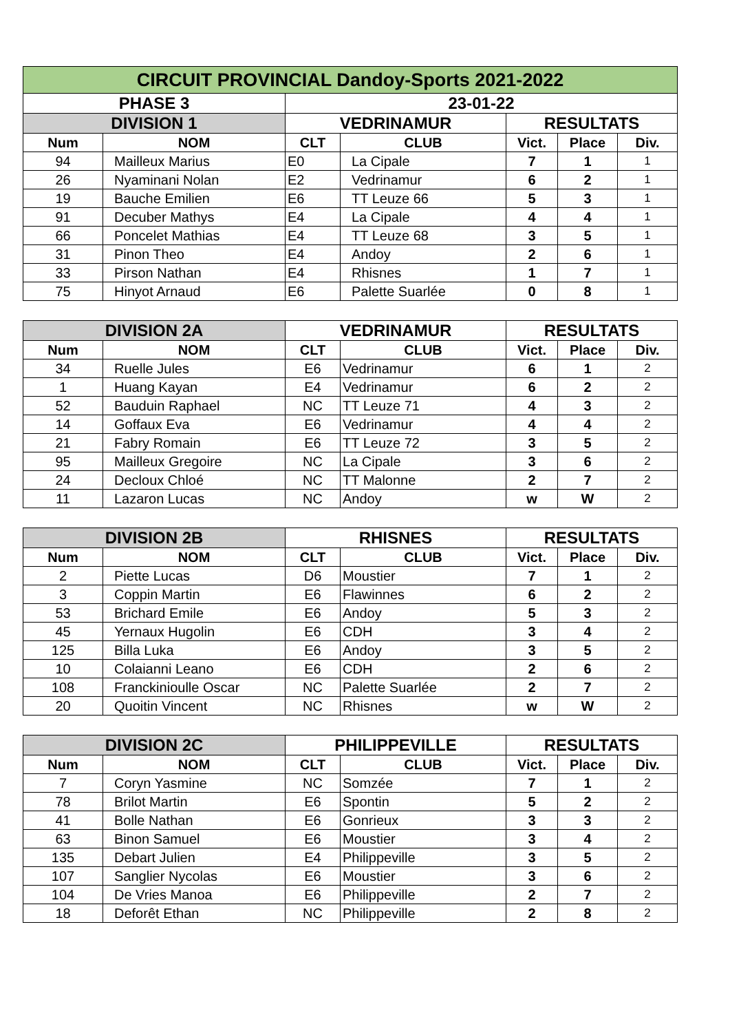| CIRCUIT PROVINCIAL Dandoy-Sports 2021-2022 | | | | | | |
| --- | --- | --- | --- | --- | --- | --- |
| PHASE 3 | | 23-01-22 | | | | |
| DIVISION 1 | | VEDRINAMUR | | RESULTATS | | |
| Num | NOM | CLT | CLUB | Vict. | Place | Div. |
| 94 | Mailleux Marius | E0 | La Cipale | 7 | 1 | 1 |
| 26 | Nyaminani Nolan | E2 | Vedrinamur | 6 | 2 | 1 |
| 19 | Bauche Emilien | E6 | TT Leuze 66 | 5 | 3 | 1 |
| 91 | Decuber Mathys | E4 | La Cipale | 4 | 4 | 1 |
| 66 | Poncelet Mathias | E4 | TT Leuze 68 | 3 | 5 | 1 |
| 31 | Pinon Theo | E4 | Andoy | 2 | 6 | 1 |
| 33 | Pirson Nathan | E4 | Rhisnes | 1 | 7 | 1 |
| 75 | Hinyot Arnaud | E6 | Palette Suarlée | 0 | 8 | 1 |
| DIVISION 2A | | VEDRINAMUR | | RESULTATS | | |
| --- | --- | --- | --- | --- | --- | --- |
| Num | NOM | CLT | CLUB | Vict. | Place | Div. |
| 34 | Ruelle Jules | E6 | Vedrinamur | 6 | 1 | 2 |
| 1 | Huang Kayan | E4 | Vedrinamur | 6 | 2 | 2 |
| 52 | Bauduin Raphael | NC | TT Leuze 71 | 4 | 3 | 2 |
| 14 | Goffaux Eva | E6 | Vedrinamur | 4 | 4 | 2 |
| 21 | Fabry Romain | E6 | TT Leuze 72 | 3 | 5 | 2 |
| 95 | Mailleux Gregoire | NC | La Cipale | 3 | 6 | 2 |
| 24 | Decloux Chloé | NC | TT Malonne | 2 | 7 | 2 |
| 11 | Lazaron Lucas | NC | Andoy | w | W | 2 |
| DIVISION 2B | | RHISNES | | RESULTATS | | |
| --- | --- | --- | --- | --- | --- | --- |
| Num | NOM | CLT | CLUB | Vict. | Place | Div. |
| 2 | Piette Lucas | D6 | Moustier | 7 | 1 | 2 |
| 3 | Coppin Martin | E6 | Flawinnes | 6 | 2 | 2 |
| 53 | Brichard Emile | E6 | Andoy | 5 | 3 | 2 |
| 45 | Yernaux Hugolin | E6 | CDH | 3 | 4 | 2 |
| 125 | Billa Luka | E6 | Andoy | 3 | 5 | 2 |
| 10 | Colaianni Leano | E6 | CDH | 2 | 6 | 2 |
| 108 | Franckinioulle Oscar | NC | Palette Suarlée | 2 | 7 | 2 |
| 20 | Quoitin Vincent | NC | Rhisnes | w | W | 2 |
| DIVISION 2C | | PHILIPPEVILLE | | RESULTATS | | |
| --- | --- | --- | --- | --- | --- | --- |
| Num | NOM | CLT | CLUB | Vict. | Place | Div. |
| 7 | Coryn Yasmine | NC | Somzée | 7 | 1 | 2 |
| 78 | Brilot Martin | E6 | Spontin | 5 | 2 | 2 |
| 41 | Bolle Nathan | E6 | Gonrieux | 3 | 3 | 2 |
| 63 | Binon Samuel | E6 | Moustier | 3 | 4 | 2 |
| 135 | Debart Julien | E4 | Philippeville | 3 | 5 | 2 |
| 107 | Sanglier Nycolas | E6 | Moustier | 3 | 6 | 2 |
| 104 | De Vries Manoa | E6 | Philippeville | 2 | 7 | 2 |
| 18 | Deforêt Ethan | NC | Philippeville | 2 | 8 | 2 |